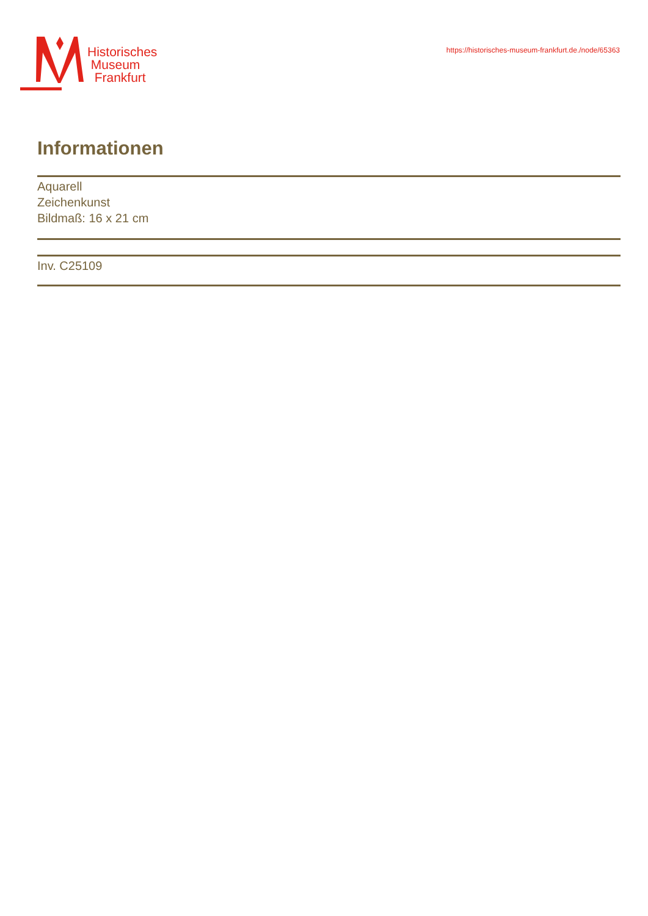Historisches
Museum
Frankfurt
https://historisches-museum-frankfurt.de./node/65363
Informationen
Aquarell
Zeichenkunst
Bildmaß: 16 x 21 cm
Inv. C25109